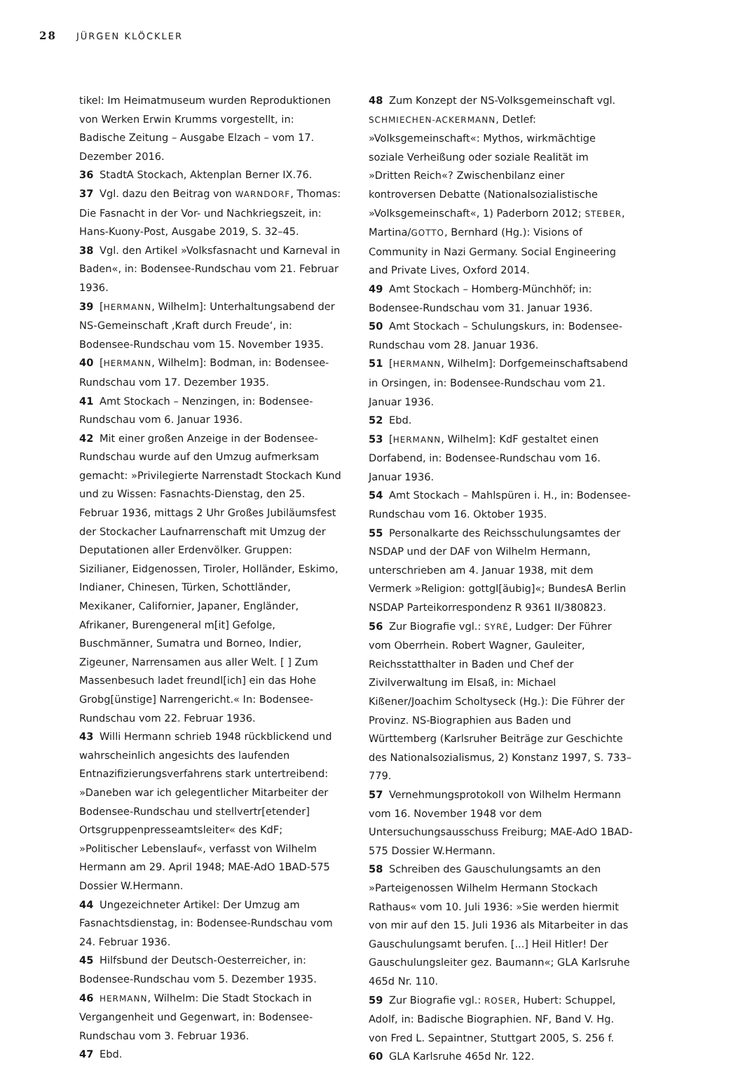28 JÜRGEN KLÖCKLER
tikel: Im Heimatmuseum wurden Reproduktionen von Werken Erwin Krumms vorgestellt, in: Badische Zeitung – Ausgabe Elzach – vom 17. Dezember 2016.
36 StadtA Stockach, Aktenplan Berner IX.76.
37 Vgl. dazu den Beitrag von WARNDORF, Thomas: Die Fasnacht in der Vor- und Nachkriegszeit, in: Hans-Kuony-Post, Ausgabe 2019, S. 32–45.
38 Vgl. den Artikel »Volksfasnacht und Karneval in Baden«, in: Bodensee-Rundschau vom 21. Februar 1936.
39 [HERMANN, Wilhelm]: Unterhaltungsabend der NS-Gemeinschaft ‚Kraft durch Freude‘, in: Bodensee-Rundschau vom 15. November 1935.
40 [HERMANN, Wilhelm]: Bodman, in: Bodensee-Rundschau vom 17. Dezember 1935.
41 Amt Stockach – Nenzingen, in: Bodensee-Rundschau vom 6. Januar 1936.
42 Mit einer großen Anzeige in der Bodensee-Rundschau wurde auf den Umzug aufmerksam gemacht: »Privilegierte Narrenstadt Stockach Kund und zu Wissen: Fasnachts-Dienstag, den 25. Februar 1936, mittags 2 Uhr Großes Jubiläumsfest der Stockacher Laufnarrenschaft mit Umzug der Deputationen aller Erdenvölker. Gruppen: Sizilianer, Eidgenossen, Tiroler, Holländer, Eskimo, Indianer, Chinesen, Türken, Schottländer, Mexikaner, Californier, Japaner, Engländer, Afrikaner, Burengeneral m[it] Gefolge, Buschmänner, Sumatra und Borneo, Indier, Zigeuner, Narrensamen aus aller Welt. [ ] Zum Massenbesuch ladet freundl[ich] ein das Hohe Grobg[ünstige] Narrengericht.« In: Bodensee-Rundschau vom 22. Februar 1936.
43 Willi Hermann schrieb 1948 rückblickend und wahrscheinlich angesichts des laufenden Entnazifizierungsverfahrens stark untertreibend: »Daneben war ich gelegentlicher Mitarbeiter der Bodensee-Rundschau und stellvertr[etender] Ortsgruppenpresseamtsleiter« des KdF; »Politischer Lebenslauf«, verfasst von Wilhelm Hermann am 29. April 1948; MAE-AdO 1BAD-575 Dossier W.Hermann.
44 Ungezeichneter Artikel: Der Umzug am Fasnachtsdienstag, in: Bodensee-Rundschau vom 24. Februar 1936.
45 Hilfsbund der Deutsch-Oesterreicher, in: Bodensee-Rundschau vom 5. Dezember 1935.
46 HERMANN, Wilhelm: Die Stadt Stockach in Vergangenheit und Gegenwart, in: Bodensee-Rundschau vom 3. Februar 1936.
47 Ebd.
48 Zum Konzept der NS-Volksgemeinschaft vgl. SCHMIECHEN-ACKERMANN, Detlef: »Volksgemeinschaft«: Mythos, wirkmächtige soziale Verheißung oder soziale Realität im »Dritten Reich«? Zwischenbilanz einer kontroversen Debatte (Nationalsozialistische »Volksgemeinschaft«, 1) Paderborn 2012; STEBER, Martina/GOTTO, Bernhard (Hg.): Visions of Community in Nazi Germany. Social Engineering and Private Lives, Oxford 2014.
49 Amt Stockach – Homberg-Münchhöf; in: Bodensee-Rundschau vom 31. Januar 1936.
50 Amt Stockach – Schulungskurs, in: Bodensee-Rundschau vom 28. Januar 1936.
51 [HERMANN, Wilhelm]: Dorfgemeinschaftsabend in Orsingen, in: Bodensee-Rundschau vom 21. Januar 1936.
52 Ebd.
53 [HERMANN, Wilhelm]: KdF gestaltet einen Dorfabend, in: Bodensee-Rundschau vom 16. Januar 1936.
54 Amt Stockach – Mahlspüren i. H., in: Bodensee-Rundschau vom 16. Oktober 1935.
55 Personalkarte des Reichsschulungsamtes der NSDAP und der DAF von Wilhelm Hermann, unterschrieben am 4. Januar 1938, mit dem Vermerk »Religion: gottgl[äubig]«; BundesA Berlin NSDAP Parteikorrespondenz R 9361 II/380823.
56 Zur Biografie vgl.: SYRÉ, Ludger: Der Führer vom Oberrhein. Robert Wagner, Gauleiter, Reichsstatthalter in Baden und Chef der Zivilverwaltung im Elsaß, in: Michael Kißener/Joachim Scholtyseck (Hg.): Die Führer der Provinz. NS-Biographien aus Baden und Württemberg (Karlsruher Beiträge zur Geschichte des Nationalsozialismus, 2) Konstanz 1997, S. 733–779.
57 Vernehmungsprotokoll von Wilhelm Hermann vom 16. November 1948 vor dem Untersuchungsausschuss Freiburg; MAE-AdO 1BAD-575 Dossier W.Hermann.
58 Schreiben des Gauschulungsamts an den »Parteigenossen Wilhelm Hermann Stockach Rathaus« vom 10. Juli 1936: »Sie werden hiermit von mir auf den 15. Juli 1936 als Mitarbeiter in das Gauschulungsamt berufen. [...] Heil Hitler! Der Gauschulungsleiter gez. Baumann«; GLA Karlsruhe 465d Nr. 110.
59 Zur Biografie vgl.: ROSER, Hubert: Schuppel, Adolf, in: Badische Biographien. NF, Band V. Hg. von Fred L. Sepaintner, Stuttgart 2005, S. 256 f.
60 GLA Karlsruhe 465d Nr. 122.